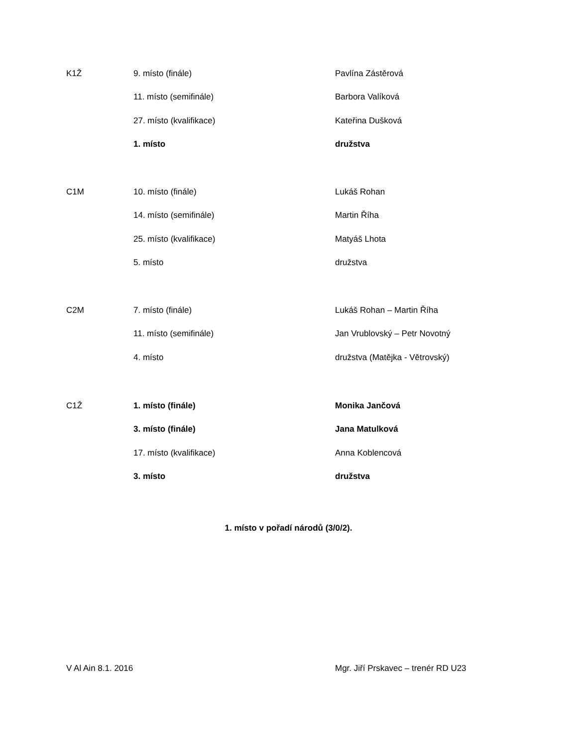K1Ž 9. místo (finále) Pavlína Zástěrová
11. místo (semifinále) Barbora Valíková
27. místo (kvalifikace) Kateřina Dušková
1. místo družstva
C1M 10. místo (finále) Lukáš Rohan
14. místo (semifinále) Martin Říha
25. místo (kvalifikace) Matyáš Lhota
5. místo družstva
C2M 7. místo (finále) Lukáš Rohan – Martin Říha
11. místo (semifinále) Jan Vrublovský – Petr Novotný
4. místo družstva (Matějka - Větrovský)
C1Ž 1. místo (finále) Monika Jančová
3. místo (finále) Jana Matulková
17. místo (kvalifikace) Anna Koblencová
3. místo družstva
1. místo v pořadí národů (3/0/2).
V Al Ain 8.1. 2016 Mgr. Jiří Prskavec – trenér RD U23